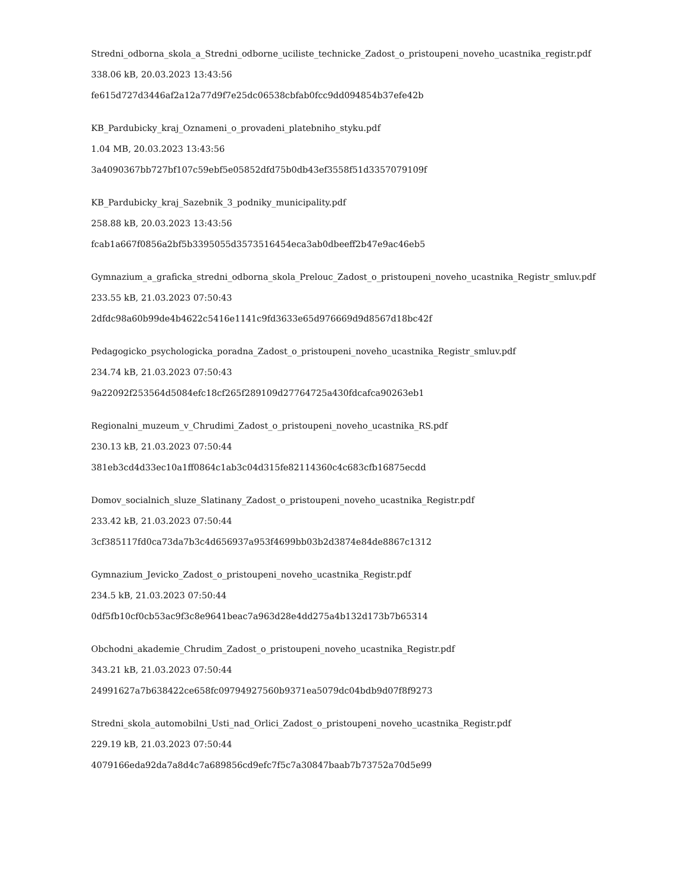Stredni_odborna_skola_a_Stredni_odborne_uciliste_technicke_Zadost_o_pristoupeni_noveho_ucastnika_registr.pdf
338.06 kB, 20.03.2023 13:43:56
fe615d727d3446af2a12a77d9f7e25dc06538cbfab0fcc9dd094854b37efe42b
KB_Pardubicky_kraj_Oznameni_o_provadeni_platebniho_styku.pdf
1.04 MB, 20.03.2023 13:43:56
3a4090367bb727bf107c59ebf5e05852dfd75b0db43ef3558f51d3357079109f
KB_Pardubicky_kraj_Sazebnik_3_podniky_municipality.pdf
258.88 kB, 20.03.2023 13:43:56
fcab1a667f0856a2bf5b3395055d3573516454eca3ab0dbeeff2b47e9ac46eb5
Gymnazium_a_graficka_stredni_odborna_skola_Prelouc_Zadost_o_pristoupeni_noveho_ucastnika_Registr_smluv.pdf
233.55 kB, 21.03.2023 07:50:43
2dfdc98a60b99de4b4622c5416e1141c9fd3633e65d976669d9d8567d18bc42f
Pedagogicko_psychologicka_poradna_Zadost_o_pristoupeni_noveho_ucastnika_Registr_smluv.pdf
234.74 kB, 21.03.2023 07:50:43
9a22092f253564d5084efc18cf265f289109d27764725a430fdcafca90263eb1
Regionalni_muzeum_v_Chrudimi_Zadost_o_pristoupeni_noveho_ucastnika_RS.pdf
230.13 kB, 21.03.2023 07:50:44
381eb3cd4d33ec10a1ff0864c1ab3c04d315fe82114360c4c683cfb16875ecdd
Domov_socialnich_sluze_Slatinany_Zadost_o_pristoupeni_noveho_ucastnika_Registr.pdf
233.42 kB, 21.03.2023 07:50:44
3cf385117fd0ca73da7b3c4d656937a953f4699bb03b2d3874e84de8867c1312
Gymnazium_Jevicko_Zadost_o_pristoupeni_noveho_ucastnika_Registr.pdf
234.5 kB, 21.03.2023 07:50:44
0df5fb10cf0cb53ac9f3c8e9641beac7a963d28e4dd275a4b132d173b7b65314
Obchodni_akademie_Chrudim_Zadost_o_pristoupeni_noveho_ucastnika_Registr.pdf
343.21 kB, 21.03.2023 07:50:44
24991627a7b638422ce658fc09794927560b9371ea5079dc04bdb9d07f8f9273
Stredni_skola_automobilni_Usti_nad_Orlici_Zadost_o_pristoupeni_noveho_ucastnika_Registr.pdf
229.19 kB, 21.03.2023 07:50:44
4079166eda92da7a8d4c7a689856cd9efc7f5c7a30847baab7b73752a70d5e99